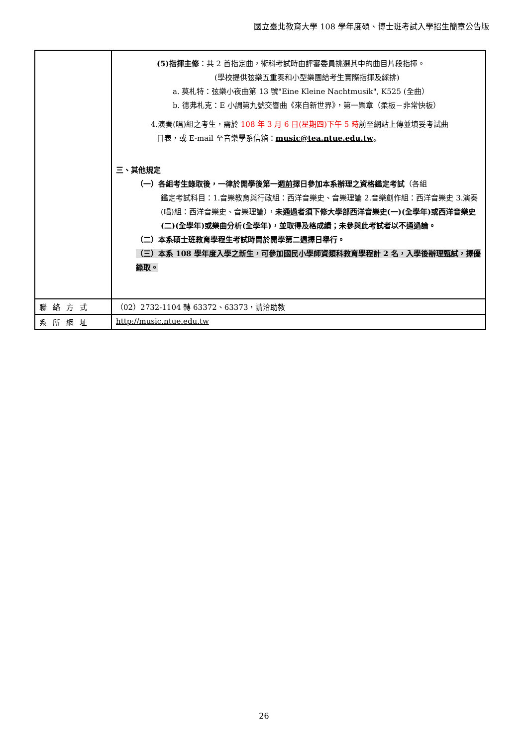國立臺北教育大學 108 學年度碩、博士班考試入學招生簡章公告版
| | (5)指揮主修 ：共 2 首指定曲，術科考試時由評審委員挑選其中的曲目片段指揮。 (學校提供弦樂五重奏和小型樂團給考生實際指揮及綵排) a. 莫札特：弦樂小夜曲第 13 號"Eine Kleine Nachtmusik", K525 (全曲） b. 德弗札克：E 小調第九號交響曲《來自新世界》，第一樂章（柔板－非常快板） 4.演奏(唱)組之考生，需於 108 年 3 月 6 日(星期四)下午 5 時 前至網站上傳並填妥考試曲 目表，或 E-mail 至音樂學系信箱： music@tea.ntue.edu.tw 。 三、其他規定 （一）各組考生錄取後，一律於開學後第一週 前 擇日參加本系辦理之資格鑑定考試 （各組 鑑定考試科目：1.音樂教育與行政組：西洋音樂史、音樂理論 2.音樂創作組：西洋音樂史 3.演奏(唱)組：西洋音樂史、音樂理論）， 未通過者須下修大學部西洋音樂史(一)(全學年)或西洋音樂史(二)(全學年)或樂曲分析(全學年)，並取得及格成績；未參與此考試者以不通過論。 （二）本系碩士班教育學程生考試時間於開學第二週擇日舉行。 （三）本系 108 學年度入學之新生，可參加國民小學師資類科教育學程計 2 名，入學後辦理甄試，擇優錄取。 |
| 聯絡方式 | （02）2732-1104 轉 63372、63373，請洽助教 |
| 系所網址 | http://music.ntue.edu.tw |
26